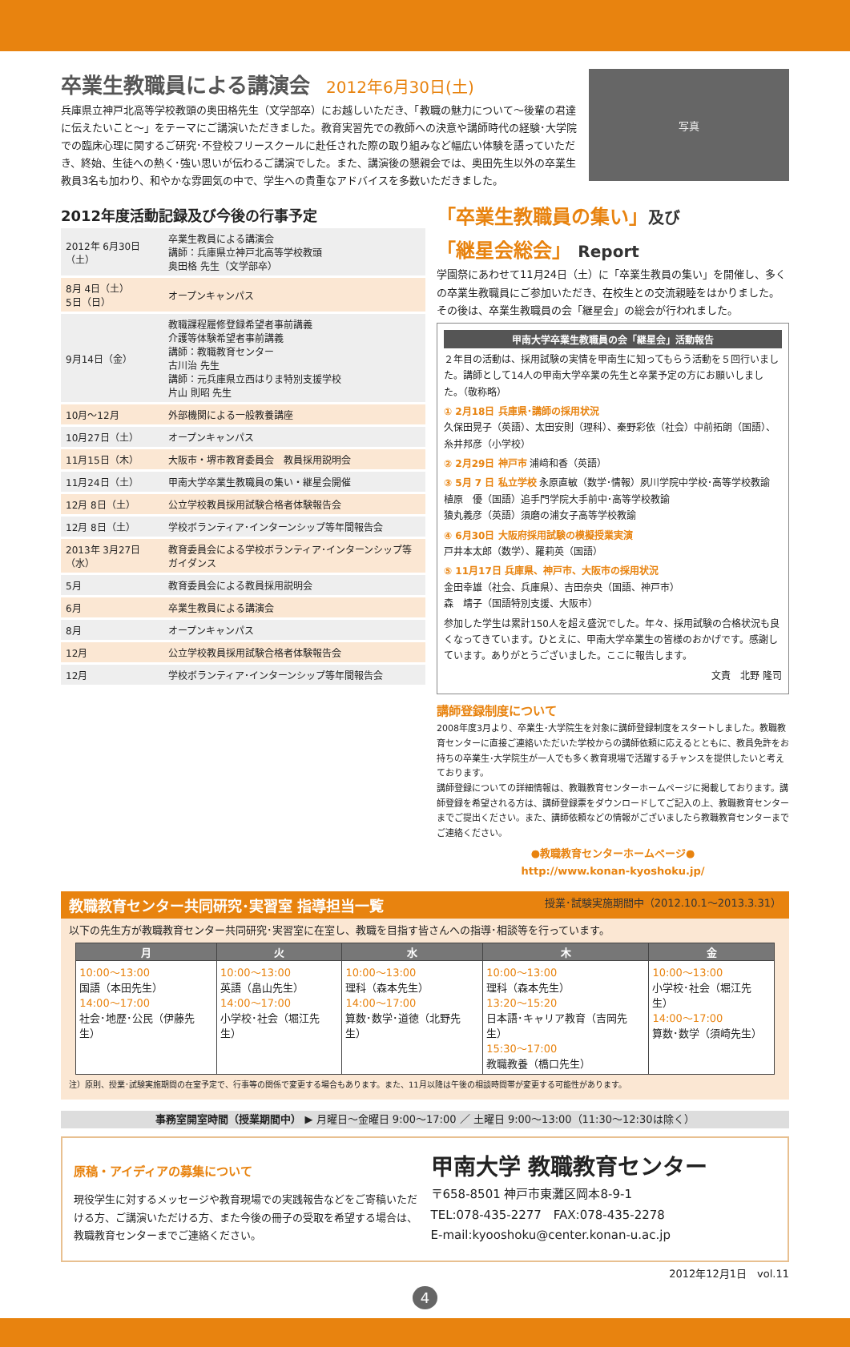卒業生教職員による講演会
2012年6月30日(土)
兵庫県立神戸北高等学校教頭の奥田格先生（文学部卒）にお越しいただき、「教職の魅力について～後輩の君達に伝えたいこと～」をテーマにご講演いただきました。教育実習先での教師への決意や講師時代の経験･大学院での臨床心理に関するご研究･不登校フリースクールに赴任された際の取り組みなど幅広い体験を語っていただき、終始、生徒への熱く･強い思いが伝わるご講演でした。また、講演後の懇親会では、奥田先生以外の卒業生教員3名も加わり、和やかな雰囲気の中で、学生への貴重なアドバイスを多数いただきました。
写真
2012年度活動記録及び今後の行事予定
| 2012年 6月30日（土） | 卒業生教員による講演会 講師：兵庫県立神戸北高等学校教頭 奥田格 先生（文学部卒） |
| 8月 4日（土） 5日（日） | オープンキャンパス |
| 9月14日（金） | 教職課程履修登録希望者事前講義 介護等体験希望者事前講義 講師：教職教育センター 古川治 先生 講師：元兵庫県立西はりま特別支援学校 片山 則昭 先生 |
| 10月～12月 | 外部機関による一般教養講座 |
| 10月27日（土） | オープンキャンパス |
| 11月15日（木） | 大阪市・堺市教育委員会 教員採用説明会 |
| 11月24日（土） | 甲南大学卒業生教職員の集い・継星会開催 |
| 12月 8日（土） | 公立学校教員採用試験合格者体験報告会 |
| 12月 8日（土） | 学校ボランティア･インターンシップ等年間報告会 |
| 2013年 3月27日（水） | 教育委員会による学校ボランティア･インターンシップ等ガイダンス |
| 5月 | 教育委員会による教員採用説明会 |
| 6月 | 卒業生教員による講演会 |
| 8月 | オープンキャンパス |
| 12月 | 公立学校教員採用試験合格者体験報告会 |
| 12月 | 学校ボランティア･インターンシップ等年間報告会 |
「卒業生教職員の集い」及び
「継星会総会」 Report
学園祭にあわせて11月24日（土）に「卒業生教員の集い」を開催し、多くの卒業生教職員にご参加いただき、在校生との交流親睦をはかりました。その後は、卒業生教職員の会「継星会」の総会が行われました。
甲南大学卒業生教職員の会「継星会」活動報告
２年目の活動は、採用試験の実情を甲南生に知ってもらう活動を５回行いました。講師として14人の甲南大学卒業の先生と卒業予定の方にお願いしました。（敬称略）
① 2月18日 兵庫県･講師の採用状況
久保田晃子（英語）、太田安則（理科）、秦野彩依（社会）中前拓朗（国語）、糸井邦彦（小学校）
② 2月29日 神戸市 浦﨑和香（英語）
③ 5月 7 日 私立学校 永原直敏（数学･情報）夙川学院中学校･高等学校教諭
植原　優（国語）追手門学院大手前中･高等学校教諭
猿丸義彦（英語）須磨の浦女子高等学校教諭
④ 6月30日 大阪府採用試験の模擬授業実演
戸井本太郎（数学）、羅莉英（国語）
⑤ 11月17日 兵庫県、神戸市、大阪市の採用状況
金田幸雄（社会、兵庫県）、吉田奈央（国語、神戸市）
森　靖子（国語特別支援、大阪市）
参加した学生は累計150人を超え盛況でした。年々、採用試験の合格状況も良くなってきています。ひとえに、甲南大学卒業生の皆様のおかげです。感謝しています。ありがとうございました。ここに報告します。
文責　北野 隆司
講師登録制度について
2008年度3月より、卒業生･大学院生を対象に講師登録制度をスタートしました。教職教育センターに直接ご連絡いただいた学校からの講師依頼に応えるとともに、教員免許をお持ちの卒業生･大学院生が一人でも多く教育現場で活躍するチャンスを提供したいと考えております。
講師登録についての詳細情報は、教職教育センターホームページに掲載しております。講師登録を希望される方は、講師登録票をダウンロードしてご記入の上、教職教育センターまでご提出ください。また、講師依頼などの情報がございましたら教職教育センターまでご連絡ください。
●教職教育センターホームページ●
http://www.konan-kyoshoku.jp/
教職教育センター共同研究･実習室 指導担当一覧 授業･試験実施期間中（2012.10.1～2013.3.31）
以下の先生方が教職教育センター共同研究･実習室に在室し、教職を目指す皆さんへの指導･相談等を行っています。
| 月 | 火 | 水 | 木 | 金 |
| --- | --- | --- | --- | --- |
| 10:00～13:00 国語（本田先生） 14:00～17:00 社会･地歴･公民（伊藤先生） | 10:00～13:00 英語（畠山先生） 14:00～17:00 小学校･社会（堀江先生） | 10:00～13:00 理科（森本先生） 14:00～17:00 算数･数学･道徳（北野先生） | 10:00～13:00 理科（森本先生） 13:20～15:20 日本語･キャリア教育（吉岡先生） 15:30～17:00 教職教養（橋口先生） | 10:00～13:00 小学校･社会（堀江先生） 14:00～17:00 算数･数学（須崎先生） |
注）原則、授業･試験実施期間の在室予定で、行事等の関係で変更する場合もあります。また、11月以降は午後の相談時間帯が変更する可能性があります。
事務室開室時間（授業期間中） ▶ 月曜日～金曜日 9:00～17:00 ／ 土曜日 9:00～13:00（11:30～12:30は除く）
原稿・アイディアの募集について
現役学生に対するメッセージや教育現場での実践報告などをご寄稿いただける方、ご講演いただける方、また今後の冊子の受取を希望する場合は、教職教育センターまでご連絡ください。
甲南大学 教職教育センター
〒658-8501 神戸市東灘区岡本8-9-1
TEL:078-435-2277　FAX:078-435-2278
E-mail:kyooshoku@center.konan-u.ac.jp
2012年12月1日　vol.11
4